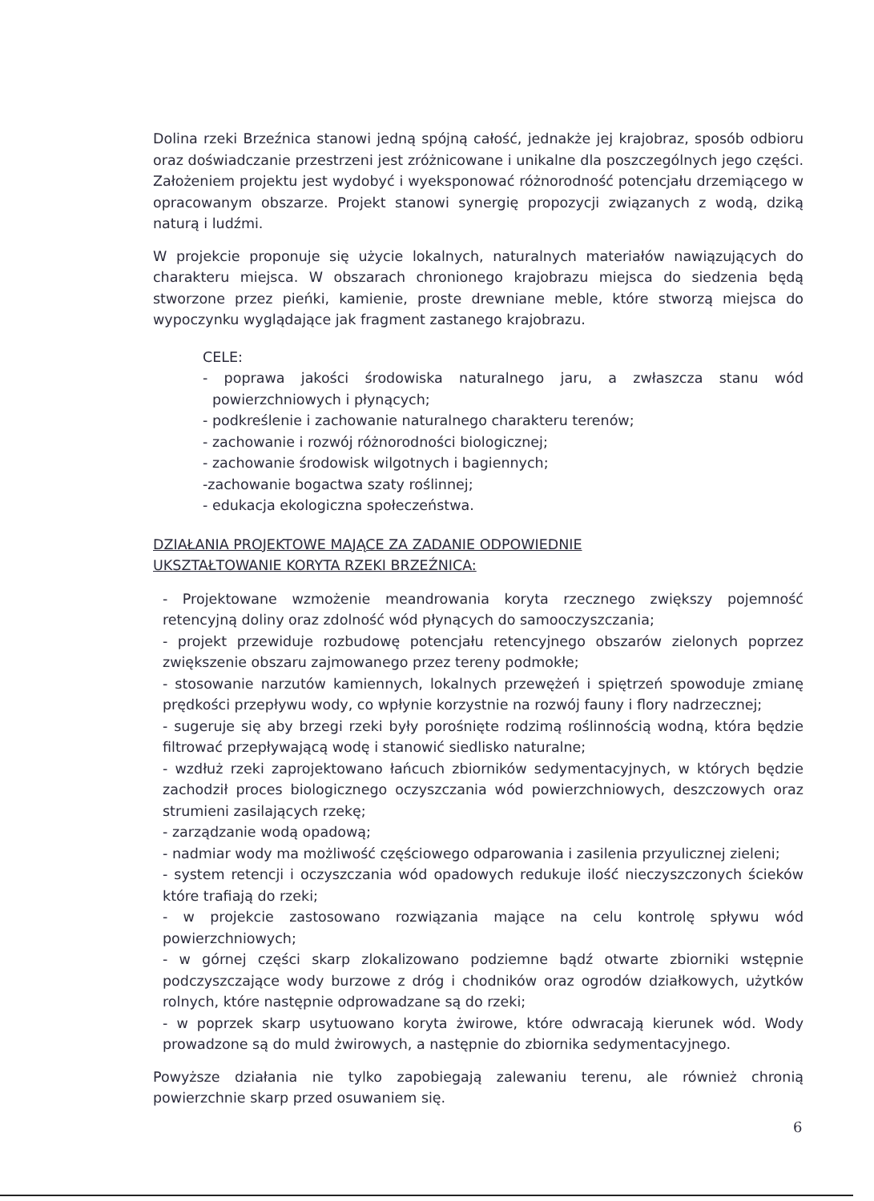Dolina rzeki Brzeźnica stanowi jedną spójną całość, jednakże jej krajobraz, sposób odbioru oraz doświadczanie przestrzeni jest zróżnicowane i unikalne dla poszczególnych jego części. Założeniem projektu jest wydobyć i wyeksponować różnorodność potencjału drzemiącego w opracowanym obszarze. Projekt stanowi synergię propozycji związanych z wodą, dziką naturą i ludźmi.
W projekcie proponuje się użycie lokalnych, naturalnych materiałów nawiązujących do charakteru miejsca. W obszarach chronionego krajobrazu miejsca do siedzenia będą stworzone przez pieńki, kamienie, proste drewniane meble, które stworzą miejsca do wypoczynku wyglądające jak fragment zastanego krajobrazu.
CELE:
- poprawa jakości środowiska naturalnego jaru, a zwłaszcza stanu wód powierzchniowych i płynących;
- podkreślenie i zachowanie naturalnego charakteru terenów;
- zachowanie i rozwój różnorodności biologicznej;
- zachowanie środowisk wilgotnych i bagiennych;
-zachowanie bogactwa szaty roślinnej;
- edukacja ekologiczna społeczeństwa.
DZIAŁANIA PROJEKTOWE MAJĄCE ZA ZADANIE ODPOWIEDNIE
UKSZTAŁTOWANIE KORYTA RZEKI BRZEŹNICA:
- Projektowane wzmożenie meandrowania koryta rzecznego zwiększy pojemność retencyjną doliny oraz zdolność wód płynących do samooczyszczania;
- projekt przewiduje rozbudowę potencjału retencyjnego obszarów zielonych poprzez zwiększenie obszaru zajmowanego przez tereny podmokłe;
- stosowanie narzutów kamiennych, lokalnych przewężeń i spiętrzeń spowoduje zmianę prędkości przepływu wody, co wpłynie korzystnie na rozwój fauny i flory nadrzecznej;
- sugeruje się aby brzegi rzeki były porośnięte rodzimą roślinnością wodną, która będzie filtrować przepływającą wodę i stanowić siedlisko naturalne;
- wzdłuż rzeki zaprojektowano łańcuch zbiorników sedymentacyjnych, w których będzie zachodził proces biologicznego oczyszczania wód powierzchniowych, deszczowych oraz strumieni zasilających rzekę;
- zarządzanie wodą opadową;
- nadmiar wody ma możliwość częściowego odparowania i zasilenia przyulicznej zieleni;
- system retencji i oczyszczania wód opadowych redukuje ilość nieczyszczonych ścieków które trafiają do rzeki;
- w projekcie zastosowano rozwiązania mające na celu kontrolę spływu wód powierzchniowych;
- w górnej części skarp zlokalizowano podziemne bądź otwarte zbiorniki wstępnie podczyszczające wody burzowe z dróg i chodników oraz ogrodów działkowych, użytków rolnych, które następnie odprowadzane są do rzeki;
- w poprzek skarp usytuowano koryta żwirowe, które odwracają kierunek wód. Wody prowadzone są do muld żwirowych, a następnie do zbiornika sedymentacyjnego.
Powyższe działania nie tylko zapobiegają zalewaniu terenu, ale również chronią powierzchnie skarp przed osuwaniem się.
6